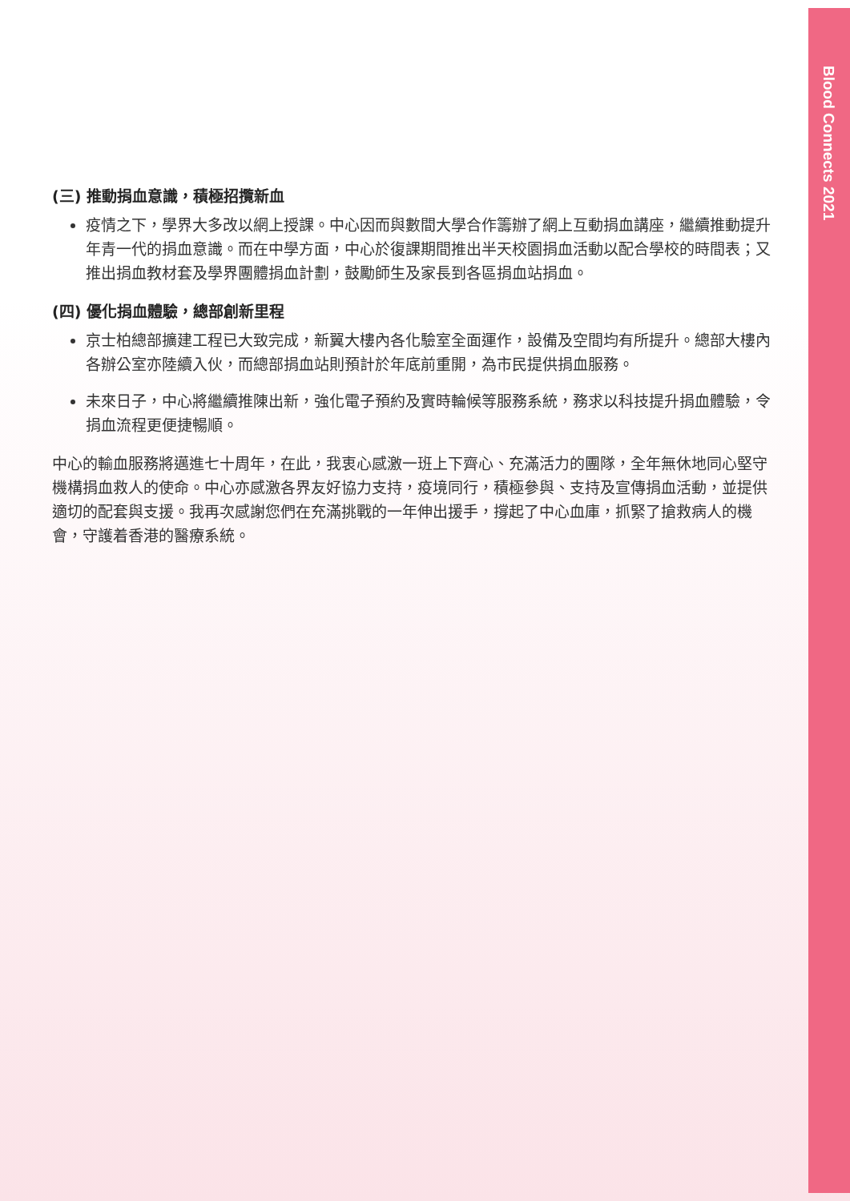Blood Connects 2021
(三) 推動捐血意識，積極招攬新血
疫情之下，學界大多改以網上授課。中心因而與數間大學合作籌辦了網上互動捐血講座，繼續推動提升年青一代的捐血意識。而在中學方面，中心於復課期間推出半天校園捐血活動以配合學校的時間表；又推出捐血教材套及學界團體捐血計劃，鼓勵師生及家長到各區捐血站捐血。
(四) 優化捐血體驗，總部創新里程
京士柏總部擴建工程已大致完成，新翼大樓內各化驗室全面運作，設備及空間均有所提升。總部大樓內各辦公室亦陸續入伙，而總部捐血站則預計於年底前重開，為市民提供捐血服務。
未來日子，中心將繼續推陳出新，強化電子預約及實時輪候等服務系統，務求以科技提升捐血體驗，令捐血流程更便捷暢順。
中心的輸血服務將邁進七十周年，在此，我衷心感激一班上下齊心、充滿活力的團隊，全年無休地同心堅守機構捐血救人的使命。中心亦感激各界友好協力支持，疫境同行，積極參與、支持及宣傳捐血活動，並提供適切的配套與支援。我再次感謝您們在充滿挑戰的一年伸出援手，撐起了中心血庫，抓緊了搶救病人的機會，守護着香港的醫療系統。